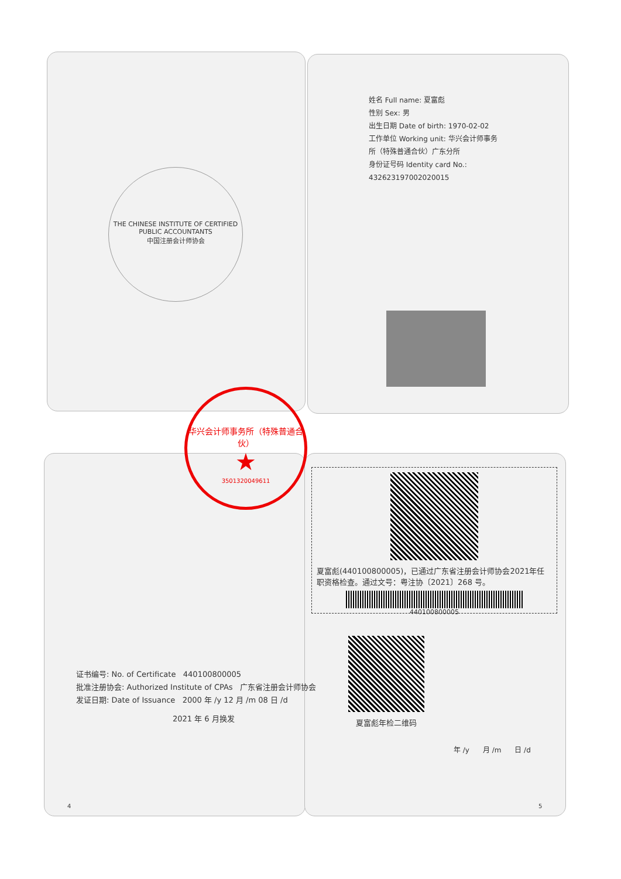THE CHINESE INSTITUTE OF CERTIFIED PUBLIC ACCOUNTANTS
中国注册会计师协会
姓名 Full name: 夏富彪
性别 Sex: 男
出生日期 Date of birth: 1970-02-02
工作单位 Working unit: 华兴会计师事务所（特殊普通合伙）广东分所
身份证号码 Identity card No.: 432623197002020015
华兴会计师事务所（特殊普通合伙）
★
3501320049611
夏富彪(440100800005)，已通过广东省注册会计师协会2021年任职资格检查。通过文号：粤注协〔2021〕268 号。
440100800005
夏富彪年检二维码
年 /y 月 /m 日 /d
证书编号: No. of Certificate 440100800005
批准注册协会: Authorized Institute of CPAs 广东省注册会计师协会
发证日期: Date of Issuance 2000 年 /y 12 月 /m 08 日 /d
2021 年 6 月换发
4 5